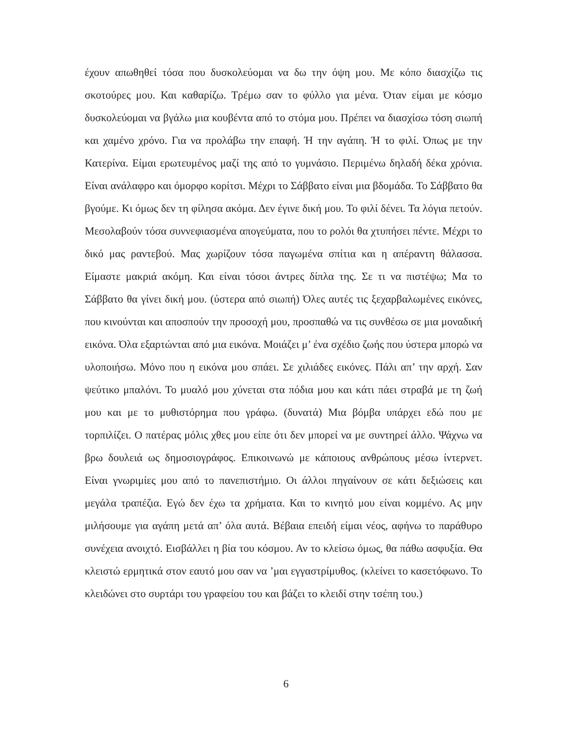έχουν απωθηθεί τόσα που δυσκολεύομαι να δω την όψη μου. Με κόπο διασχίζω τις σκοτούρες μου. Και καθαρίζω. Τρέμω σαν το φύλλο για μένα. Όταν είμαι με κόσμο δυσκολεύομαι να βγάλω μια κουβέντα από το στόμα μου. Πρέπει να διασχίσω τόση σιωπή και χαμένο χρόνο. Για να προλάβω την επαφή. Ή την αγάπη. Ή το φιλί. Όπως με την Κατερίνα. Είμαι ερωτευμένος μαζί της από το γυμνάσιο. Περιμένω δηλαδή δέκα χρόνια. Είναι ανάλαφρο και όμορφο κορίτσι. Μέχρι το Σάββατο είναι μια βδομάδα. Το Σάββατο θα βγούμε. Κι όμως δεν τη φίλησα ακόμα. Δεν έγινε δική μου. Το φιλί δένει. Τα λόγια πετούν. Μεσολαβούν τόσα συννεφιασμένα απογεύματα, που το ρολόι θα χτυπήσει πέντε. Μέχρι το δικό μας ραντεβού. Μας χωρίζουν τόσα παγωμένα σπίτια και η απέραντη θάλασσα. Είμαστε μακριά ακόμη. Και είναι τόσοι άντρες δίπλα της. Σε τι να πιστέψω; Μα το Σάββατο θα γίνει δική μου. (ύστερα από σιωπή) Όλες αυτές τις ξεχαρβαλωμένες εικόνες, που κινούνται και αποσπούν την προσοχή μου, προσπαθώ να τις συνθέσω σε μια μοναδική εικόνα. Όλα εξαρτώνται από μια εικόνα. Μοιάζει μ’ ένα σχέδιο ζωής που ύστερα μπορώ να υλοποιήσω. Μόνο που η εικόνα μου σπάει. Σε χιλιάδες εικόνες. Πάλι απ’ την αρχή. Σαν ψεύτικο μπαλόνι. Το μυαλό μου χύνεται στα πόδια μου και κάτι πάει στραβά με τη ζωή μου και με το μυθιστόρημα που γράφω. (δυνατά) Μια βόμβα υπάρχει εδώ που με τορπιλίζει. Ο πατέρας μόλις χθες μου είπε ότι δεν μπορεί να με συντηρεί άλλο. Ψάχνω να βρω δουλειά ως δημοσιογράφος. Επικοινωνώ με κάποιους ανθρώπους μέσω ίντερνετ. Είναι γνωριμίες μου από το πανεπιστήμιο. Οι άλλοι πηγαίνουν σε κάτι δεξιώσεις και μεγάλα τραπέζια. Εγώ δεν έχω τα χρήματα. Και το κινητό μου είναι κομμένο. Ας μην μιλήσουμε για αγάπη μετά απ’ όλα αυτά. Βέβαια επειδή είμαι νέος, αφήνω το παράθυρο συνέχεια ανοιχτό. Εισβάλλει η βία του κόσμου. Αν το κλείσω όμως, θα πάθω ασφυξία. Θα κλειστώ ερμητικά στον εαυτό μου σαν να ’μαι εγγαστρίμυθος. (κλείνει το κασετόφωνο. Το κλειδώνει στο συρτάρι του γραφείου του και βάζει το κλειδί στην τσέπη του.)
6